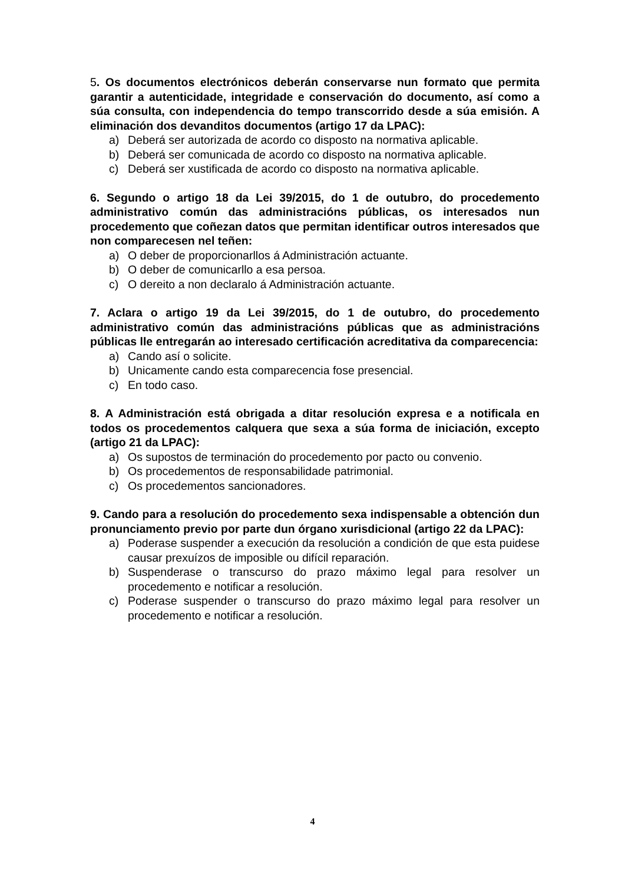5. Os documentos electrónicos deberán conservarse nun formato que permita garantir a autenticidade, integridade e conservación do documento, así como a súa consulta, con independencia do tempo transcorrido desde a súa emisión. A eliminación dos devanditos documentos (artigo 17 da LPAC):
a) Deberá ser autorizada de acordo co disposto na normativa aplicable.
b) Deberá ser comunicada de acordo co disposto na normativa aplicable.
c) Deberá ser xustificada de acordo co disposto na normativa aplicable.
6. Segundo o artigo 18 da Lei 39/2015, do 1 de outubro, do procedemento administrativo común das administracións públicas, os interesados nun procedemento que coñezan datos que permitan identificar outros interesados que non comparecesen nel teñen:
a) O deber de proporcionarllos á Administración actuante.
b) O deber de comunicarllo a esa persoa.
c) O dereito a non declaralo á Administración actuante.
7. Aclara o artigo 19 da Lei 39/2015, do 1 de outubro, do procedemento administrativo común das administracións públicas que as administracións públicas lle entregarán ao interesado certificación acreditativa da comparecencia:
a) Cando así o solicite.
b) Unicamente cando esta comparecencia fose presencial.
c) En todo caso.
8. A Administración está obrigada a ditar resolución expresa e a notificala en todos os procedementos calquera que sexa a súa forma de iniciación, excepto (artigo 21 da LPAC):
a) Os supostos de terminación do procedemento por pacto ou convenio.
b) Os procedementos de responsabilidade patrimonial.
c) Os procedementos sancionadores.
9. Cando para a resolución do procedemento sexa indispensable a obtención dun pronunciamento previo por parte dun órgano xurisdicional (artigo 22 da LPAC):
a) Poderase suspender a execución da resolución a condición de que esta puidese causar prexuízos de imposible ou difícil reparación.
b) Suspenderase o transcurso do prazo máximo legal para resolver un procedemento e notificar a resolución.
c) Poderase suspender o transcurso do prazo máximo legal para resolver un procedemento e notificar a resolución.
4